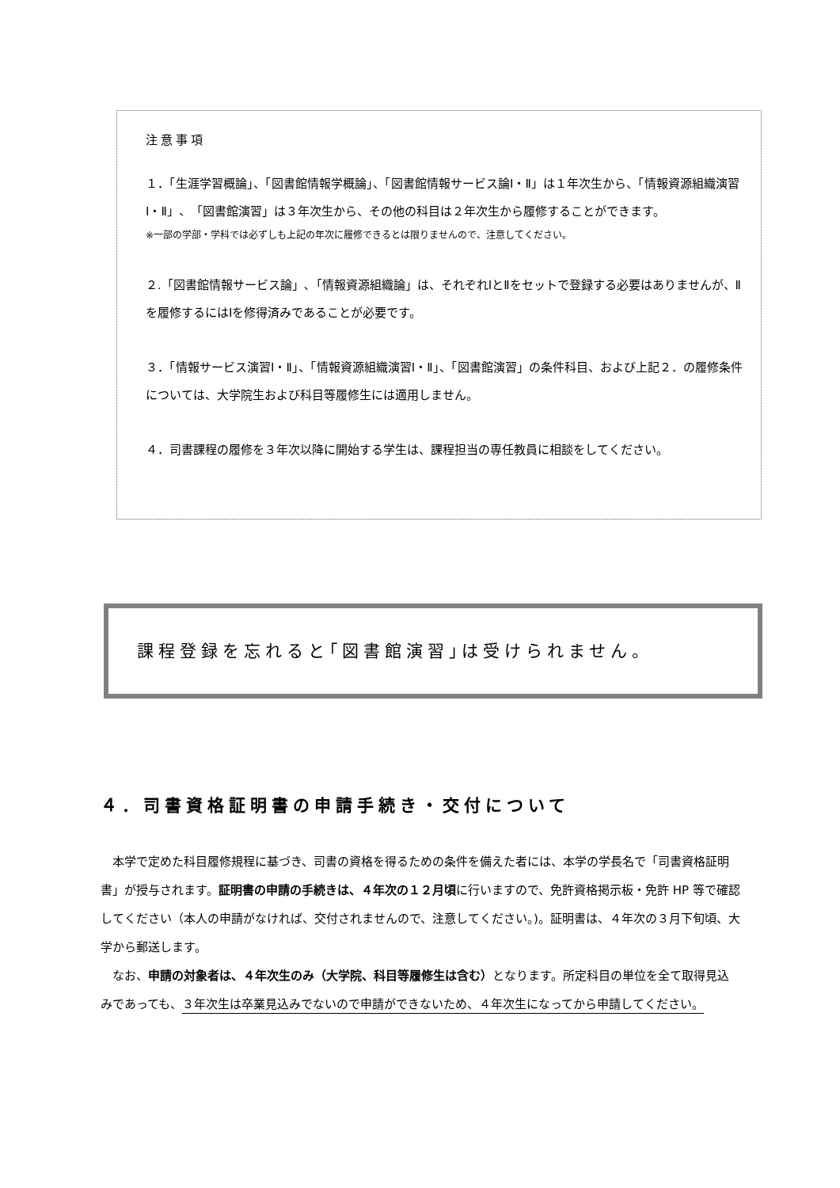注意事項
１．「生涯学習概論」、「図書館情報学概論」、「図書館情報サービス論Ⅰ・Ⅱ」は１年次生から、「情報資源組織演習Ⅰ・Ⅱ」、「図書館演習」は３年次生から、その他の科目は２年次生から履修することができます。
※一部の学部・学科では必ずしも上記の年次に履修できるとは限りませんので、注意してください。
２.「図書館情報サービス論」､「情報資源組織論」は、それぞれⅠとⅡをセットで登録する必要はありませんが、Ⅱを履修するにはⅠを修得済みであることが必要です。
３．「情報サービス演習Ⅰ・Ⅱ」、「情報資源組織演習Ⅰ・Ⅱ」、「図書館演習」の条件科目、および上記２．の履修条件については、大学院生および科目等履修生には適用しません。
４．司書課程の履修を３年次以降に開始する学生は、課程担当の専任教員に相談をしてください。
課程登録を忘れると｢図書館演習｣は受けられません。
４．司書資格証明書の申請手続き・交付について
本学で定めた科目履修規程に基づき、司書の資格を得るための条件を備えた者には、本学の学長名で「司書資格証明書」が授与されます。証明書の申請の手続きは、４年次の１２月頃に行いますので、免許資格掲示板・免許 HP 等で確認してください（本人の申請がなければ、交付されませんので、注意してください。)。証明書は、４年次の３月下旬頃、大学から郵送します。
なお、申請の対象者は、４年次生のみ（大学院、科目等履修生は含む）となります。所定科目の単位を全て取得見込みであっても、３年次生は卒業見込みでないので申請ができないため、４年次生になってから申請してください。